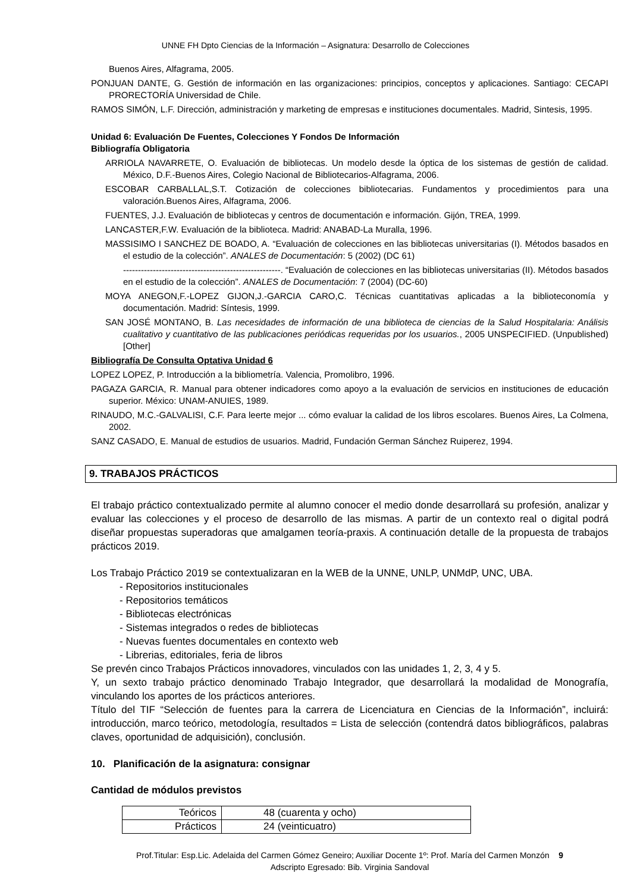UNNE FH Dpto Ciencias de la Información – Asignatura: Desarrollo de Colecciones
Buenos Aires, Alfagrama, 2005.
PONJUAN DANTE, G. Gestión de información en las organizaciones: principios, conceptos y aplicaciones. Santiago: CECAPI PRORECTORÍA Universidad de Chile.
RAMOS SIMÓN, L.F. Dirección, administración y marketing de empresas e instituciones documentales. Madrid, Sintesis, 1995.
Unidad 6: Evaluación De Fuentes, Colecciones Y Fondos De Información
Bibliografía Obligatoria
ARRIOLA NAVARRETE, O. Evaluación de bibliotecas. Un modelo desde la óptica de los sistemas de gestión de calidad. México, D.F.-Buenos Aires, Colegio Nacional de Bibliotecarios-Alfagrama, 2006.
ESCOBAR CARBALLAL,S.T. Cotización de colecciones bibliotecarias. Fundamentos y procedimientos para una valoración.Buenos Aires, Alfagrama, 2006.
FUENTES, J.J. Evaluación de bibliotecas y centros de documentación e información. Gijón, TREA, 1999.
LANCASTER,F.W. Evaluación de la biblioteca. Madrid: ANABAD-La Muralla, 1996.
MASSISIMO I SANCHEZ DE BOADO, A. “Evaluación de colecciones en las bibliotecas universitarias (I). Métodos basados en el estudio de la colección”. ANALES de Documentación: 5 (2002) (DC 61)
-----------------------------------------------------. “Evaluación de colecciones en las bibliotecas universitarias (II). Métodos basados en el estudio de la colección”. ANALES de Documentación: 7 (2004) (DC-60)
MOYA ANEGON,F.-LOPEZ GIJON,J.-GARCIA CARO,C. Técnicas cuantitativas aplicadas a la biblioteconomía y documentación. Madrid: Síntesis, 1999.
SAN JOSÉ MONTANO, B. Las necesidades de información de una biblioteca de ciencias de la Salud Hospitalaria: Análisis cualitativo y cuantitativo de las publicaciones periódicas requeridas por los usuarios., 2005 UNSPECIFIED. (Unpublished) [Other]
Bibliografía De Consulta Optativa Unidad 6
LOPEZ LOPEZ, P. Introducción a la bibliometría. Valencia, Promolibro, 1996.
PAGAZA GARCIA, R. Manual para obtener indicadores como apoyo a la evaluación de servicios en instituciones de educación superior. México: UNAM-ANUIES, 1989.
RINAUDO, M.C.-GALVALISI, C.F. Para leerte mejor ... cómo evaluar la calidad de los libros escolares. Buenos Aires, La Colmena, 2002.
SANZ CASADO, E. Manual de estudios de usuarios. Madrid, Fundación German Sánchez Ruiperez, 1994.
9. TRABAJOS PRÁCTICOS
El trabajo práctico contextualizado permite al alumno conocer el medio donde desarrollará su profesión, analizar y evaluar las colecciones y el proceso de desarrollo de las mismas. A partir de un contexto real o digital podrá diseñar propuestas superadoras que amalgamen teoría-praxis. A continuación detalle de la propuesta de trabajos prácticos 2019.
Los Trabajo Práctico 2019 se contextualizaran en la WEB de la UNNE, UNLP, UNMdP, UNC, UBA.
- Repositorios institucionales
- Repositorios temáticos
- Bibliotecas electrónicas
- Sistemas integrados o redes de bibliotecas
- Nuevas fuentes documentales en contexto web
- Librerias, editoriales, feria de libros
Se prevén cinco Trabajos Prácticos innovadores, vinculados con las unidades 1, 2, 3, 4 y 5.
Y, un sexto trabajo práctico denominado Trabajo Integrador, que desarrollará la modalidad de Monografía, vinculando los aportes de los prácticos anteriores.
Título del TIF “Selección de fuentes para la carrera de Licenciatura en Ciencias de la Información”, incluirá: introducción, marco teórico, metodología, resultados = Lista de selección (contendrá datos bibliográficos, palabras claves, oportunidad de adquisición), conclusión.
10. Planificación de la asignatura: consignar
Cantidad de módulos previstos
| Teóricos | 48 (cuarenta y ocho) |
| Prácticos | 24 (veinticuatro) |
Prof.Titular: Esp.Lic. Adelaida del Carmen Gómez Geneiro; Auxiliar Docente 1º: Prof. María del Carmen Monzón 9
Adscripto Egresado: Bib. Virginia Sandoval